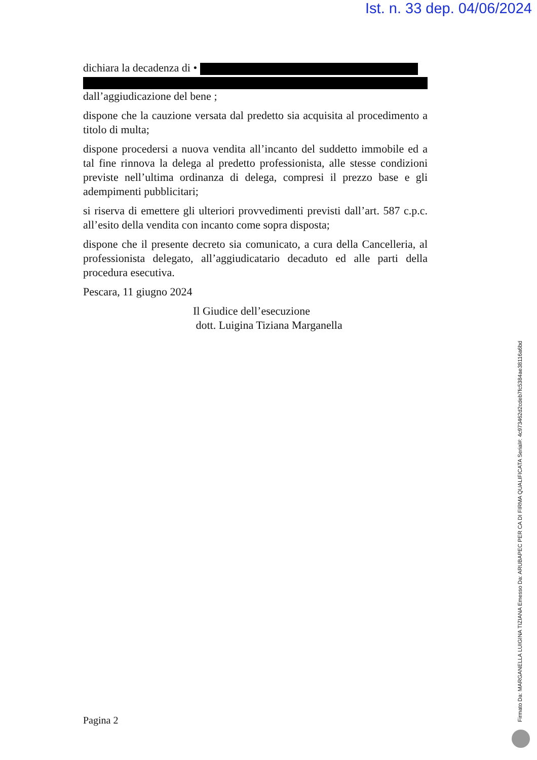Ist. n. 33 dep. 04/06/2024
dichiara la decadenza di •
dall’aggiudicazione del bene ;
dispone che la cauzione versata dal predetto sia acquisita al procedimento a titolo di multa;
dispone procedersi a nuova vendita all’incanto del suddetto immobile ed a tal fine rinnova la delega al predetto professionista, alle stesse condizioni previste nell’ultima ordinanza di delega, compresi il prezzo base e gli adempimenti pubblicitari;
si riserva di emettere gli ulteriori provvedimenti previsti dall’art. 587 c.p.c. all’esito della vendita con incanto come sopra disposta;
dispone che il presente decreto sia comunicato, a cura della Cancelleria, al professionista delegato, all’aggiudicatario decaduto ed alle parti della procedura esecutiva.
Pescara, 11 giugno 2024
Il Giudice dell’esecuzione
dott. Luigina Tiziana Marganella
Pagina 2 Firmato Da: MARGANELLA LUIGINA TIZIANA Emesso Da: ARUBAPEC PER CA DI FIRMA QUALIFICATA Serial#: 4c973462d2cdeb7fc5384ae38116a6bd